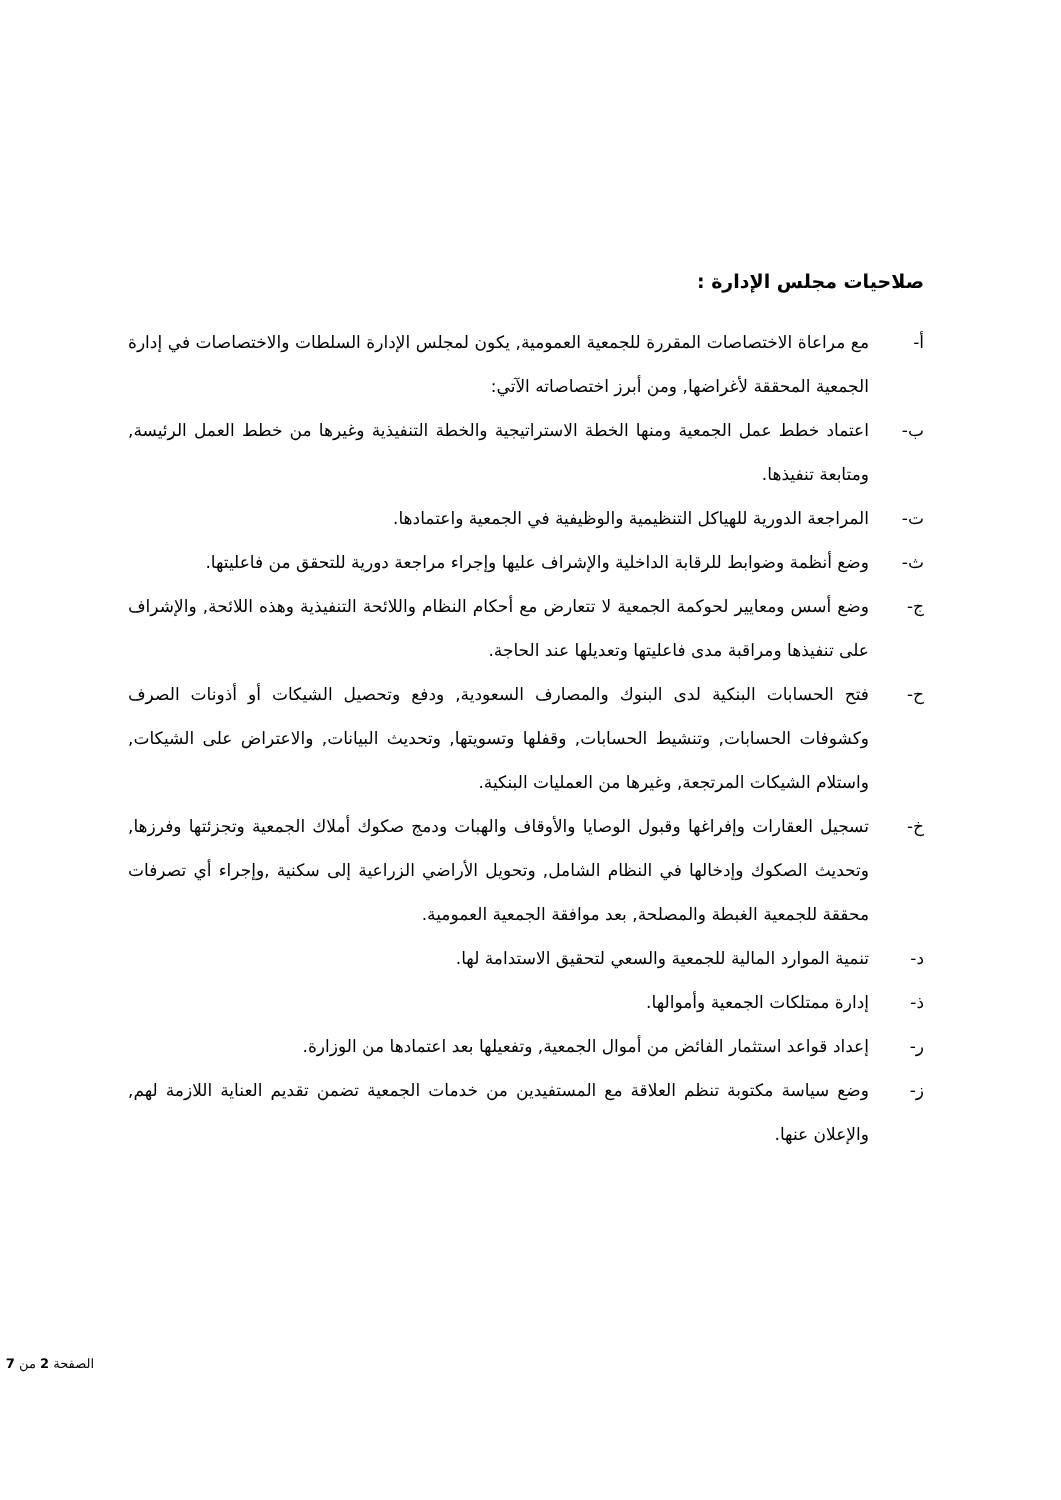صلاحيات مجلس الإدارة :
أ- مع مراعاة الاختصاصات المقررة للجمعية العمومية, يكون لمجلس الإدارة السلطات والاختصاصات في إدارة الجمعية المحققة لأغراضها, ومن أبرز اختصاصاته الآتي:
ب- اعتماد خطط عمل الجمعية ومنها الخطة الاستراتيجية والخطة التنفيذية وغيرها من خطط العمل الرئيسة, ومتابعة تنفيذها.
ت- المراجعة الدورية للهياكل التنظيمية والوظيفية في الجمعية واعتمادها.
ث- وضع أنظمة وضوابط للرقابة الداخلية والإشراف عليها وإجراء مراجعة دورية للتحقق من فاعليتها.
ج- وضع أسس ومعايير لحوكمة الجمعية لا تتعارض مع أحكام النظام واللائحة التنفيذية وهذه اللائحة, والإشراف على تنفيذها ومراقبة مدى فاعليتها وتعديلها عند الحاجة.
ح- فتح الحسابات البنكية لدى البنوك والمصارف السعودية, ودفع وتحصيل الشيكات أو أذونات الصرف وكشوفات الحسابات, وتنشيط الحسابات, وقفلها وتسويتها, وتحديث البيانات, والاعتراض على الشيكات, واستلام الشيكات المرتجعة, وغيرها من العمليات البنكية.
خ- تسجيل العقارات وإفراغها وقبول الوصايا والأوقاف والهبات ودمج صكوك أملاك الجمعية وتجزئتها وفرزها, وتحديث الصكوك وإدخالها في النظام الشامل, وتحويل الأراضي الزراعية إلى سكنية ,وإجراء أي تصرفات محققة للجمعية الغبطة والمصلحة, بعد موافقة الجمعية العمومية.
د- تنمية الموارد المالية للجمعية والسعي لتحقيق الاستدامة لها.
ذ- إدارة ممتلكات الجمعية وأموالها.
ر- إعداد قواعد استثمار الفائض من أموال الجمعية, وتفعيلها بعد اعتمادها من الوزارة.
ز- وضع سياسة مكتوبة تنظم العلاقة مع المستفيدين من خدمات الجمعية تضمن تقديم العناية اللازمة لهم, والإعلان عنها.
الصفحة 2 من 7